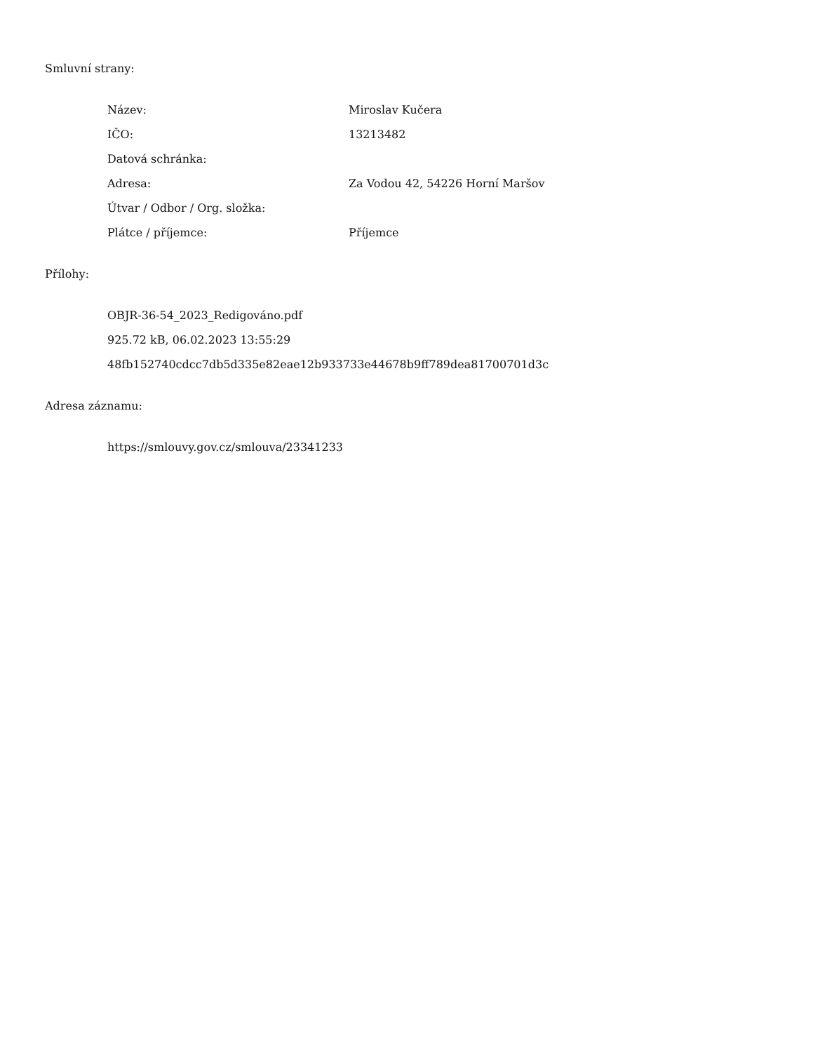Smluvní strany:
| Název: | Miroslav Kučera |
| IČO: | 13213482 |
| Datová schránka: | |
| Adresa: | Za Vodou 42, 54226 Horní Maršov |
| Útvar / Odbor / Org. složka: | |
| Plátce / příjemce: | Příjemce |
Přílohy:
OBJR-36-54_2023_Redigováno.pdf
925.72 kB, 06.02.2023 13:55:29
48fb152740cdcc7db5d335e82eae12b933733e44678b9ff789dea81700701d3c
Adresa záznamu:
https://smlouvy.gov.cz/smlouva/23341233